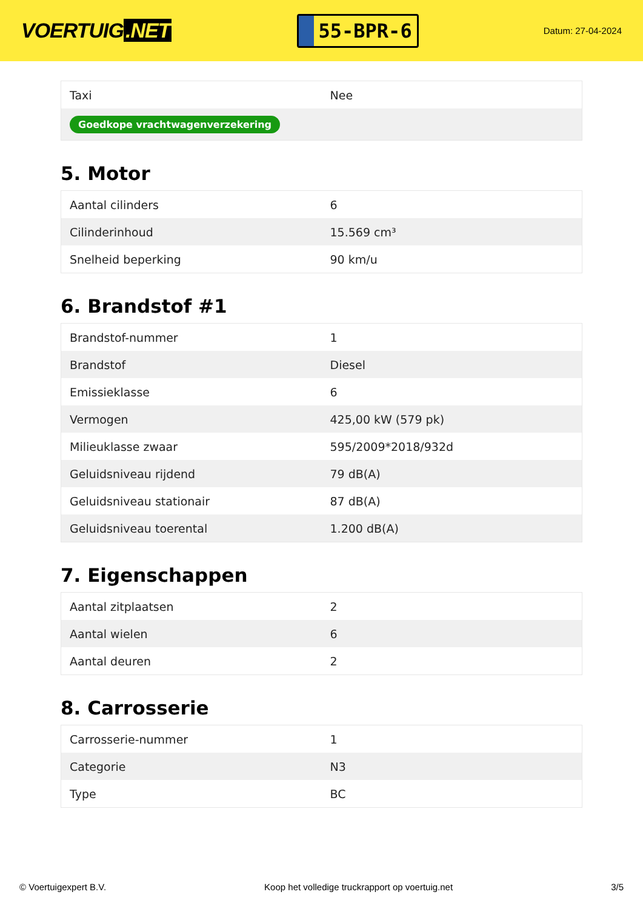VOERTUIG.NET
55-BPR-6
Datum: 27-04-2024
| Taxi | Nee |
| Goedkope vrachtwagenverzekering | |
5. Motor
| Aantal cilinders | 6 |
| Cilinderinhoud | 15.569 cm³ |
| Snelheid beperking | 90 km/u |
6. Brandstof #1
| Brandstof-nummer | 1 |
| Brandstof | Diesel |
| Emissieklasse | 6 |
| Vermogen | 425,00 kW (579 pk) |
| Milieuklasse zwaar | 595/2009*2018/932d |
| Geluidsniveau rijdend | 79 dB(A) |
| Geluidsniveau stationair | 87 dB(A) |
| Geluidsniveau toerental | 1.200 dB(A) |
7. Eigenschappen
| Aantal zitplaatsen | 2 |
| Aantal wielen | 6 |
| Aantal deuren | 2 |
8. Carrosserie
| Carrosserie-nummer | 1 |
| Categorie | N3 |
| Type | BC |
© Voertuigexpert B.V. Koop het volledige truckrapport op voertuig.net 3/5